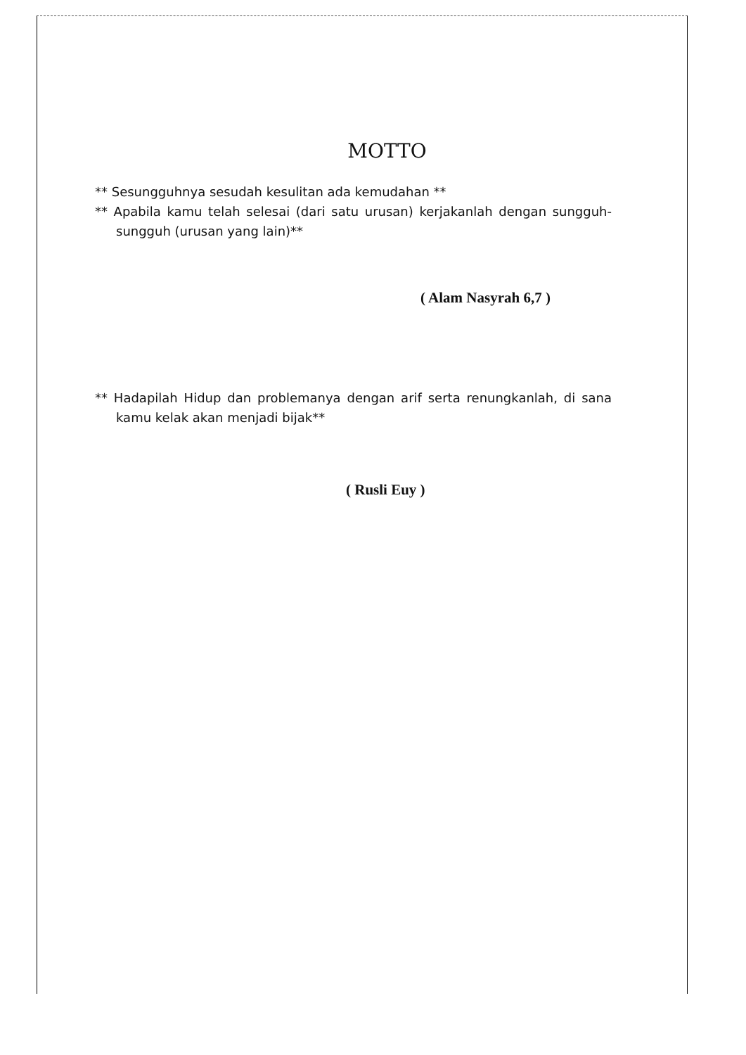MOTTO
** Sesungguhnya sesudah kesulitan ada kemudahan **
** Apabila kamu telah selesai (dari satu urusan) kerjakanlah dengan sungguh-sungguh (urusan yang lain)**
( Alam Nasyrah 6,7 )
** Hadapilah Hidup dan problemanya dengan arif serta renungkanlah, di sana kamu kelak akan menjadi bijak**
( Rusli Euy )